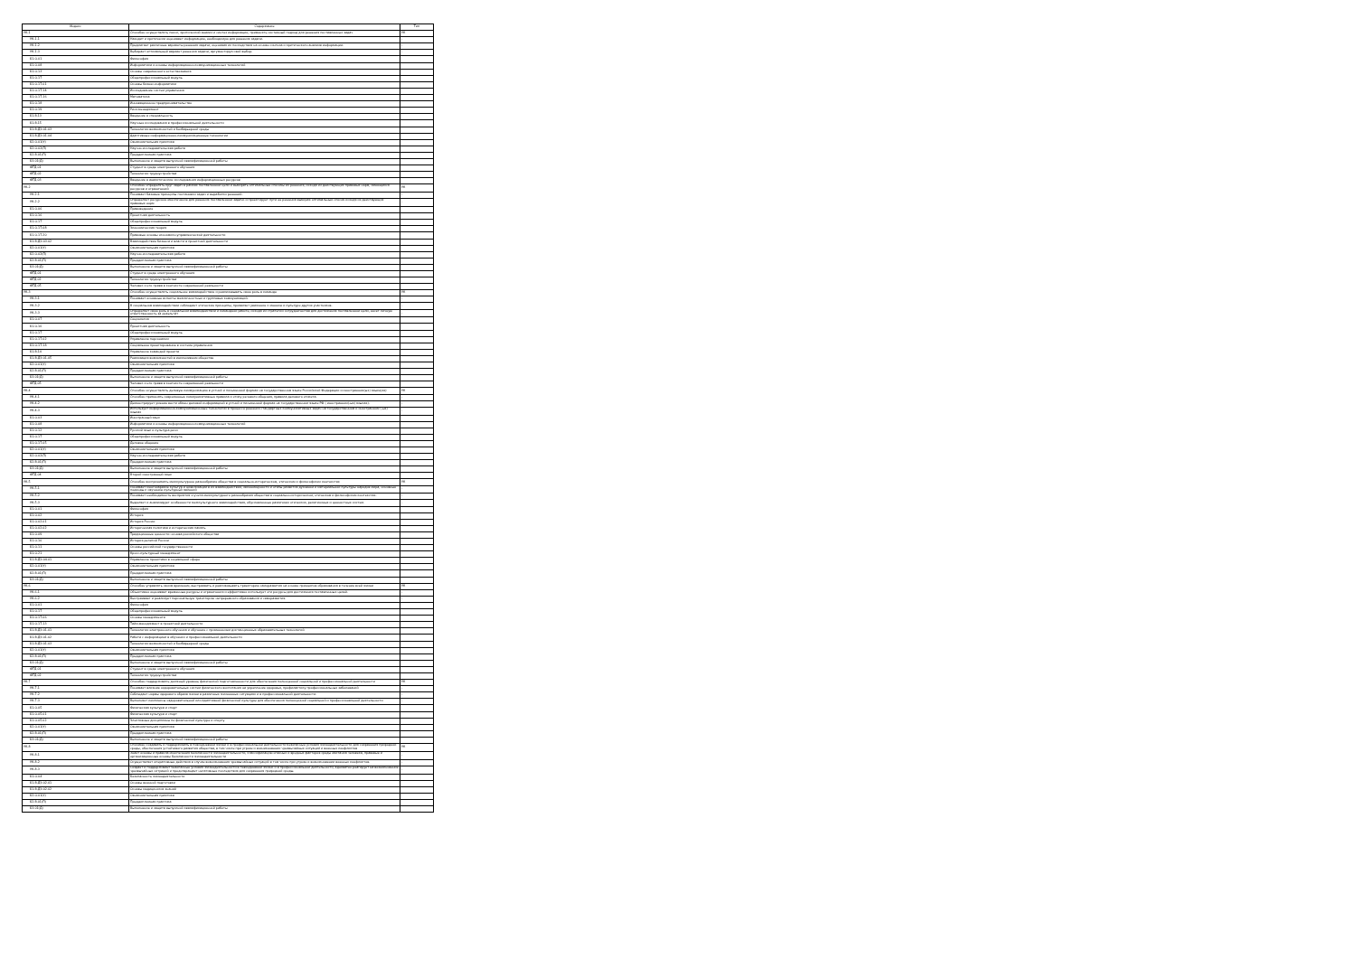| Индекс | Содержание | Тип |
| --- | --- | --- |
| УК-1 | Способен осуществлять поиск, критический анализ и синтез информации, применять системный подход для решения поставленных задач | УК |
| УК-1.1 | Находит и критически оценивает информацию, необходимую для решения задачи. | - |
| УК-1.2 | Предлагает различные варианты решения задачи, оценивая их последствия на основе синтеза и критического анализа информации. | - |
| УК-1.3 | Выбирает оптимальный вариант решения задачи, аргументируя свой выбор. | - |
| Б1.О.01 | Философия | |
| Б1.О.08 | Информатика и основы информационно-коммуникационных технологий | |
| Б1.О.13 | Основы современного естествознания | |
| Б1.О.17 | Общепрофессиональный модуль | |
| Б1.О.17.01 | Основы бизнес-информатики | |
| Б1.О.17.14 | Исследование систем управления | |
| Б1.О.17.16 | Математика | |
| Б1.О.18 | Инновационное предпринимательство | |
| Б1.О.19 | Риск-менеджмент | |
| Б1.В.13 | Введение в специальность | |
| Б1.В.15 | Научные исследования в профессиональной деятельности | |
| Б1.В.ДЭ.01.03 | Технологии возможностей и безбарьерной среды | |
| Б1.В.ДЭ.01.04 | Адаптивные информационно-коммуникационные технологии | |
| Б2.О.01(У) | Ознакомительная практика | |
| Б2.О.02(П) | Научно-исследовательская работа | |
| Б2.В.01(П) | Преддипломная практика | |
| Б3.01(Д) | Выполнение и защита выпускной квалификационной работы | |
| ФТД.01 | Студент в среде электронного обучения | |
| ФТД.02 | Технологии трудоустройства | |
| ФТД.03 | Введение в аналитические исследования информационных ресурсов | |
| УК-2 | Способен определять круг задач в рамках поставленной цели и выбирать оптимальные способы их решения, исходя из действующих правовых норм, имеющихся ресурсов и ограничений | УК |
| УК-2.1 | Понимает базовые принципы постановки задач и выработки решений. | - |
| УК-2.2 | Определяет ресурсное обеспечение для решения поставленной задачи и проектирует пути ее решения выбирая оптимальный способ исходя из действующих правовых норм | - |
| Б1.О.06 | Правоведение | |
| Б1.О.16 | Проектная деятельность | |
| Б1.О.17 | Общепрофессиональный модуль | |
| Б1.О.17.08 | Экономическая теория | |
| Б1.О.17.20 | Правовые основы экономико-управленческой деятельности | |
| Б1.В.ДЭ.03.02 | Взаимодействие бизнеса и власти в проектной деятельности | |
| Б2.О.01(У) | Ознакомительная практика | |
| Б2.О.02(П) | Научно-исследовательская работа | |
| Б2.В.01(П) | Преддипломная практика | |
| Б3.01(Д) | Выполнение и защита выпускной квалификационной работы | |
| ФТД.01 | Студент в среде электронного обучения | |
| ФТД.02 | Технологии трудоустройства | |
| ФТД.05 | Человек и его права в контексте современной реальности | |
| УК-3 | Способен осуществлять социальное взаимодействие и реализовывать свою роль в команде | УК |
| УК-3.1 | Понимает основные аспекты межличностных и групповых коммуникаций. | - |
| УК-3.2 | В социальном взаимодействии соблюдает этические принципы, проявляет уважение к мнению и культуре других участников. | - |
| УК-3.3 | Определяет свою роль в социальном взаимодействии и командной работе, исходя из стратегии сотрудничества для достижения поставленной цели, несет личную ответственность за результат | - |
| Б1.О.07 | Социология | |
| Б1.О.16 | Проектная деятельность | |
| Б1.О.17 | Общепрофессиональный модуль | |
| Б1.О.17.02 | Управление персоналом | |
| Б1.О.17.18 | Социальное проектирование в системе управления | |
| Б1.В.14 | Управление командой проекта | |
| Б1.В.ДЭ.01.05 | Реализация возможностей в инклюзивном обществе | |
| Б2.О.01(У) | Ознакомительная практика | |
| Б2.В.01(П) | Преддипломная практика | |
| Б3.01(Д) | Выполнение и защита выпускной квалификационной работы | |
| ФТД.05 | Человек и его права в контексте современной реальности | |
| УК-4 | Способен осуществлять деловую коммуникацию в устной и письменной формах на государственном языке Российской Федерации и иностранном(ых) языке(ах) | УК |
| УК-4.1 | Способен применять современные коммуникативные правила и этику речевого общения, правила делового этикета. | - |
| УК-4.2 | Демонстрирует умение вести обмен деловой информацией в устной и письменной формах на государственном языке РФ ( иностранном(-ых) языках). | - |
| УК-4.3 | Использует информационно-коммуникационные технологии в процессе решения стандартных коммуникативных задач на государственном и иностранном (-ых) языках | - |
| Б1.О.03 | Иностранный язык | |
| Б1.О.08 | Информатика и основы информационно-коммуникационных технологий | |
| Б1.О.12 | Русский язык и культура речи | |
| Б1.О.17 | Общепрофессиональный модуль | |
| Б1.О.17.05 | Деловое общение | |
| Б2.О.01(У) | Ознакомительная практика | |
| Б2.О.02(П) | Научно-исследовательская работа | |
| Б2.В.01(П) | Преддипломная практика | |
| Б3.01(Д) | Выполнение и защита выпускной квалификационной работы | |
| ФТД.04 | Второй иностранный язык | |
| УК-5 | Способен воспринимать межкультурное разнообразие общества в социально-историческом, этическом и философском контекстах | УК |
| УК-5.1 | Понимает многообразие культур и цивилизаций в их взаимодействии, закономерности и этапы развития духовной и материальной культуры народов мира, основные подходы к изучению культурных явлений | - |
| УК-5.2 | Понимает необходимость восприятия и учета межкультурного разнообразия общества в социально-историческом, этическом и философском контекстах. | - |
| УК-5.3 | Выделяет и анализирует особенности межкультурного взаимодействия, обусловленные различием этических, религиозных и ценностных систем. | - |
| Б1.О.01 | Философия | |
| Б1.О.02 | История | |
| Б1.О.02.01 | История России | |
| Б1.О.02.02 | Историческая политика и историческая память | |
| Б1.О.09 | Традиционные ценности: основа российского общества | |
| Б1.О.10 | История религий России | |
| Б1.О.11 | Основы российской государственности | |
| Б1.О.21 | Кросс-культурный менеджмент | |
| Б1.В.ДЭ.04.01 | Управление проектами в социальной сфере | |
| Б2.О.01(У) | Ознакомительная практика | |
| Б2.В.01(П) | Преддипломная практика | |
| Б3.01(Д) | Выполнение и защита выпускной квалификационной работы | |
| УК-6 | Способен управлять своим временем, выстраивать и реализовывать траекторию саморазвития на основе принципов образования в течение всей жизни | УК |
| УК-6.1 | Объективно оценивает временные ресурсы и ограничения и эффективно использует эти ресурсы для достижения поставленных целей. | - |
| УК-6.2 | Выстраивает и реализует персональную траекторию непрерывного образования и саморазвития. | - |
| Б1.О.01 | Философия | |
| Б1.О.17 | Общепрофессиональный модуль | |
| Б1.О.17.06 | Основы менеджмента | |
| Б1.О.17.13 | Тайм-менеджмент в проектной деятельности | |
| Б1.В.ДЭ.01.01 | Технологии электронного обучения и обучение с применением дистанционных образовательных технологий | |
| Б1.В.ДЭ.01.02 | Работа с информацией в обучении и профессиональной деятельности | |
| Б1.В.ДЭ.01.03 | Технологии возможностей и безбарьерной среды | |
| Б2.О.01(У) | Ознакомительная практика | |
| Б2.В.01(П) | Преддипломная практика | |
| Б3.01(Д) | Выполнение и защита выпускной квалификационной работы | |
| ФТД.01 | Студент в среде электронного обучения | |
| ФТД.02 | Технологии трудоустройства | |
| УК-7 | Способен поддерживать должный уровень физической подготовленности для обеспечения полноценной социальной и профессиональной деятельности | УК |
| УК-7.1 | Понимает влияние оздоровительных систем физического воспитания на укрепление здоровья, профилактику профессиональных заболеваний | - |
| УК-7.2 | Соблюдает нормы здорового образа жизни в различных жизненных ситуациях и в профессиональной деятельности. | - |
| УК-7.3 | Выполняет комплексы оздоровительной или адаптивной физической культуры для обеспечения полноценной социальной и профессиональной деятельности | - |
| Б1.О.05 | Физическая культура и спорт | |
| Б1.О.05.01 | Физическая культура и спорт | |
| Б1.О.05.02 | Элективные дисциплины по физической культуре и спорту | |
| Б2.О.01(У) | Ознакомительная практика | |
| Б2.В.01(П) | Преддипломная практика | |
| Б3.01(Д) | Выполнение и защита выпускной квалификационной работы | |
| УК-8 | Способен создавать и поддерживать в повседневной жизни и в профессиональной деятельности безопасные условия жизнедеятельности для сохранения природной среды, обеспечения устойчивого развития общества, в том числе при угрозе и возникновении чрезвычайных ситуаций и военных конфликтов | УК |
| УК-8.1 | Знает основы и правила обеспечения безопасности жизнедеятельности, классификацию опасных и вредных факторов среды обитания человека, правовые и организационные основы безопасности жизнедеятельности | - |
| УК-8.2 | Осуществляет оперативные действия в случае возникновения чрезвычайных ситуаций в том числе при угрозе и возникновении военных конфликтов. | - |
| УК-8.3 | Создает и поддерживает безопасные условия жизнедеятельности в повседневной жизни и в профессиональной деятельности, адекватно реагирует на возникновение чрезвычайных ситуаций и предотвращает негативные последствия для сохранения природной среды. | - |
| Б1.О.04 | Безопасность жизнедеятельности | |
| Б1.В.ДЭ.02.01 | Основы военной подготовки | |
| Б1.В.ДЭ.02.02 | Основы медицинских знаний | |
| Б2.О.01(У) | Ознакомительная практика | |
| Б2.В.01(П) | Преддипломная практика | |
| Б3.01(Д) | Выполнение и защита выпускной квалификационной работы | |